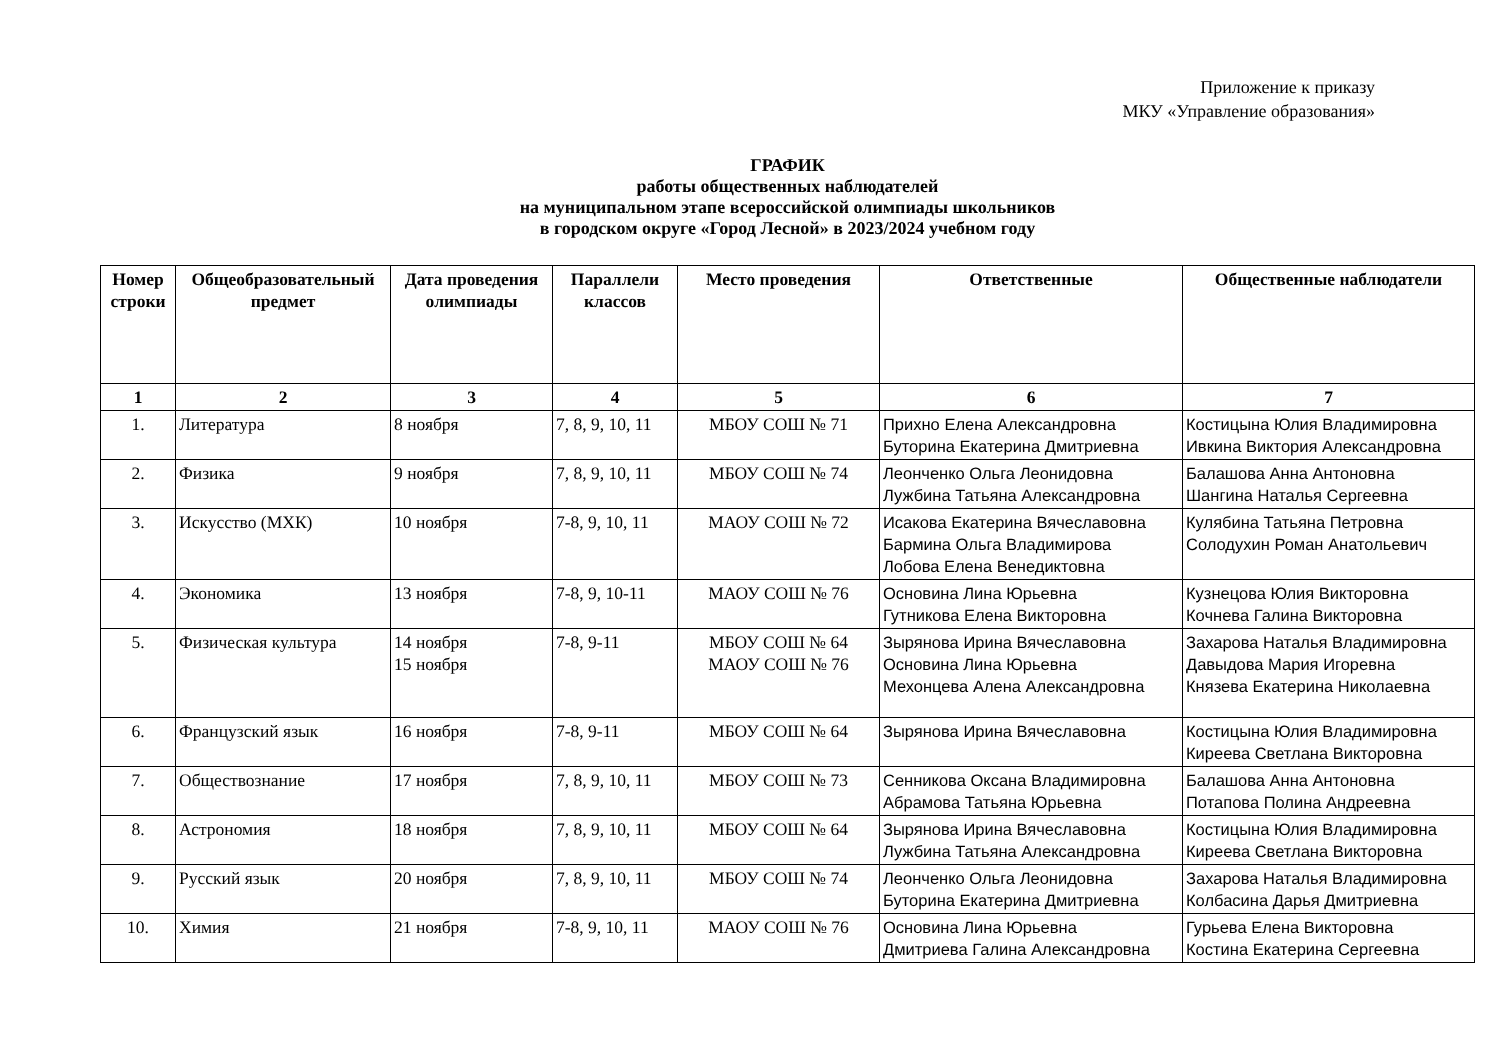Приложение к приказу
МКУ «Управление образования»
ГРАФИК
работы общественных наблюдателей
на муниципальном этапе всероссийской олимпиады школьников
в городском округе «Город Лесной» в 2023/2024 учебном году
| Номер строки | Общеобразовательный предмет | Дата проведения олимпиады | Параллели классов | Место проведения | Ответственные | Общественные наблюдатели |
| --- | --- | --- | --- | --- | --- | --- |
| 1 | 2 | 3 | 4 | 5 | 6 | 7 |
| 1. | Литература | 8 ноября | 7, 8, 9, 10, 11 | МБОУ СОШ № 71 | Прихно Елена Александровна Буторина Екатерина Дмитриевна | Костицына Юлия Владимировна Ивкина Виктория Александровна |
| 2. | Физика | 9 ноября | 7, 8, 9, 10, 11 | МБОУ СОШ № 74 | Леонченко Ольга Леонидовна Лужбина Татьяна Александровна | Балашова Анна Антоновна Шангина Наталья Сергеевна |
| 3. | Искусство (МХК) | 10 ноября | 7-8, 9, 10, 11 | МАОУ СОШ № 72 | Исакова Екатерина Вячеславовна Бармина Ольга Владимирова Лобова Елена Венедиктовна | Кулябина Татьяна Петровна Солодухин Роман Анатольевич |
| 4. | Экономика | 13 ноября | 7-8, 9, 10-11 | МАОУ СОШ № 76 | Основина Лина Юрьевна Гутникова Елена Викторовна | Кузнецова Юлия Викторовна Кочнева Галина Викторовна |
| 5. | Физическая культура | 14 ноября 15 ноября | 7-8, 9-11 | МБОУ СОШ № 64 МАОУ СОШ № 76 | Зырянова Ирина Вячеславовна Основина Лина Юрьевна Мехонцева Алена Александровна | Захарова Наталья Владимировна Давыдова Мария Игоревна Князева Екатерина Николаевна |
| 6. | Французский язык | 16 ноября | 7-8, 9-11 | МБОУ СОШ № 64 | Зырянова Ирина Вячеславовна | Костицына Юлия Владимировна Киреева Светлана Викторовна |
| 7. | Обществознание | 17 ноября | 7, 8, 9, 10, 11 | МБОУ СОШ № 73 | Сенникова Оксана Владимировна Абрамова Татьяна Юрьевна | Балашова Анна Антоновна Потапова Полина Андреевна |
| 8. | Астрономия | 18 ноября | 7, 8, 9, 10, 11 | МБОУ СОШ № 64 | Зырянова Ирина Вячеславовна Лужбина Татьяна Александровна | Костицына Юлия Владимировна Киреева Светлана Викторовна |
| 9. | Русский язык | 20 ноября | 7, 8, 9, 10, 11 | МБОУ СОШ № 74 | Леонченко Ольга Леонидовна Буторина Екатерина Дмитриевна | Захарова Наталья Владимировна Колбасина Дарья Дмитриевна |
| 10. | Химия | 21 ноября | 7-8, 9, 10, 11 | МАОУ СОШ № 76 | Основина Лина Юрьевна Дмитриева Галина Александровна | Гурьева Елена Викторовна Костина Екатерина Сергеевна |